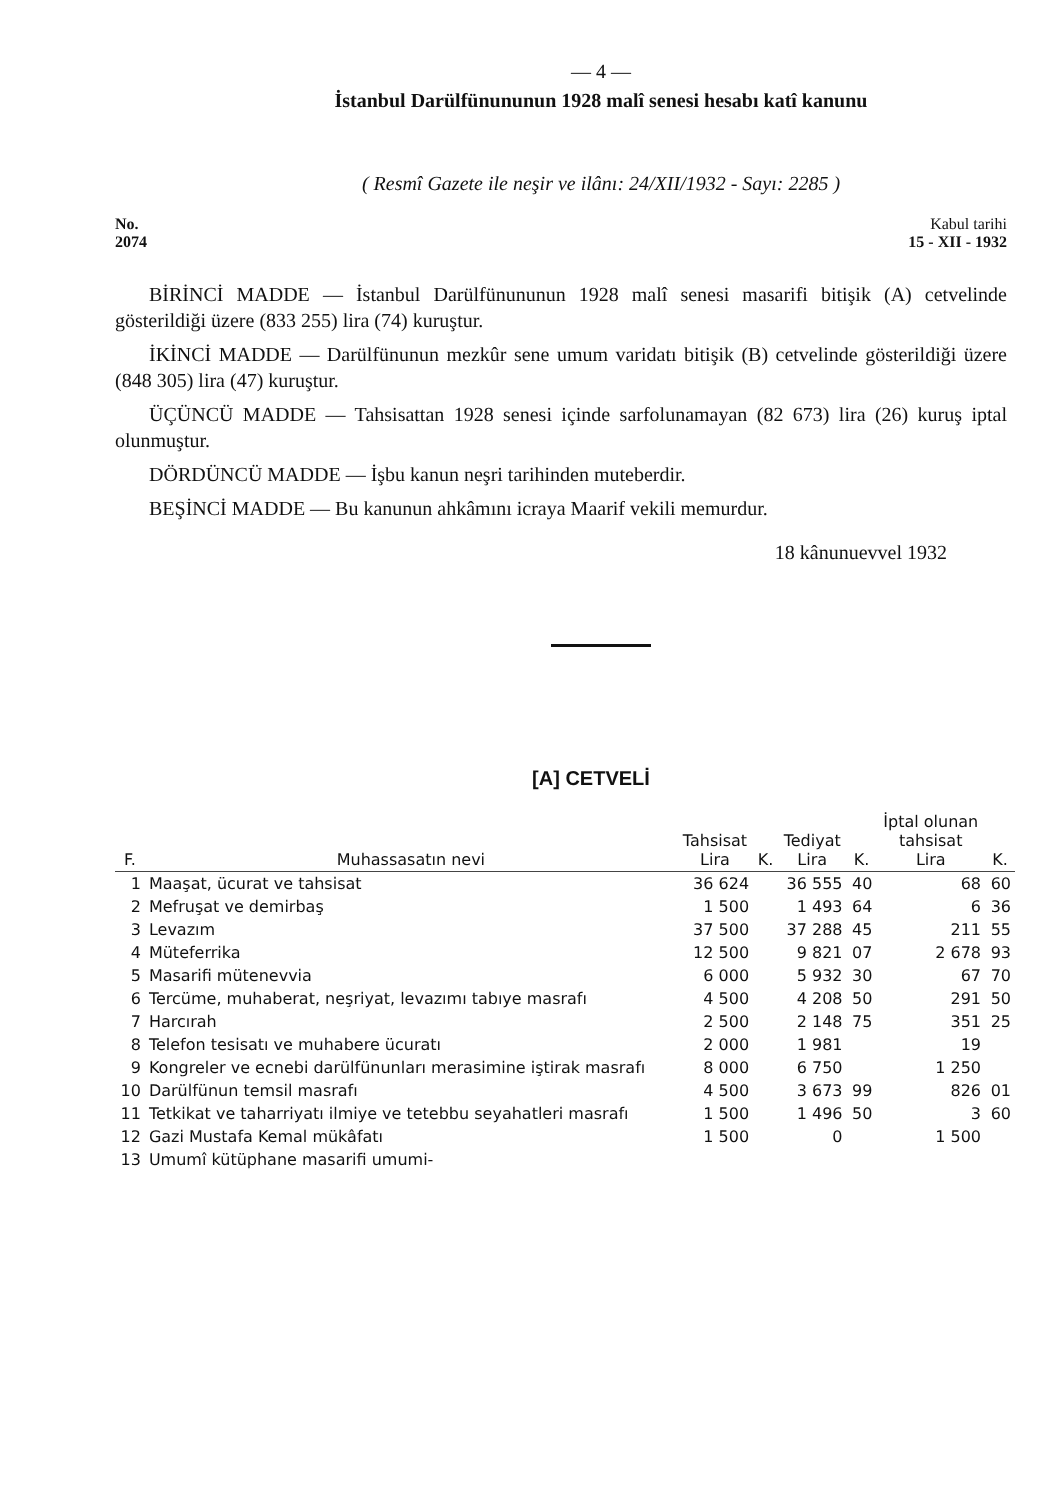— 4 —
İstanbul Darülfünununun 1928 malî senesi hesabı katî kanunu
( Resmî Gazete ile neşir ve ilânı: 24/XII/1932 - Sayı: 2285 )
No.
2074
Kabul tarihi
15 - XII - 1932
BİRİNCİ MADDE — İstanbul Darülfünununun 1928 malî senesi masarifi bitişik (A) cetvelinde gösterildiği üzere (833 255) lira (74) kuruştur.
İKİNCİ MADDE — Darülfünunun mezkûr sene umum varidatı bitişik (B) cetvelinde gösterildiği üzere (848 305) lira (47) kuruştur.
ÜÇÜNCÜ MADDE — Tahsisattan 1928 senesi içinde sarfolunamayan (82 673) lira (26) kuruş iptal olunmuştur.
DÖRDÜNCÜ MADDE — İşbu kanun neşri tarihinden muteberdir.
BEŞİNCİ MADDE — Bu kanunun ahkâmını icraya Maarif vekili memurdur.
18 kânunuevvel 1932
[A] CETVELİ
| F. | Muhassasatın nevi | Tahsisat Lira | K. | Tediyat Lira | K. | İptal olunan tahsisat Lira | K. |
| --- | --- | --- | --- | --- | --- | --- | --- |
| 1 | Maaşat, ücurat ve tahsisat | 36 624 | | 36 555 | 40 | 68 | 60 |
| 2 | Mefruşat ve demirbaş | 1 500 | | 1 493 | 64 | 6 | 36 |
| 3 | Levazım | 37 500 | | 37 288 | 45 | 211 | 55 |
| 4 | Müteferrika | 12 500 | | 9 821 | 07 | 2 678 | 93 |
| 5 | Masarifi mütenevvia | 6 000 | | 5 932 | 30 | 67 | 70 |
| 6 | Tercüme, muhaberat, neşriyat, levazımı tabıye masrafı | 4 500 | | 4 208 | 50 | 291 | 50 |
| 7 | Harcırah | 2 500 | | 2 148 | 75 | 351 | 25 |
| 8 | Telefon tesisatı ve muhabere ücuratı | 2 000 | | 1 981 | | 19 | |
| 9 | Kongreler ve ecnebi darülfünunları merasimine iştirak masrafı | 8 000 | | 6 750 | | 1 250 | |
| 10 | Darülfünun temsil masrafı | 4 500 | | 3 673 | 99 | 826 | 01 |
| 11 | Tetkikat ve taharriyatı ilmiye ve tetebbu seyahatleri masrafı | 1 500 | | 1 496 | 50 | 3 | 60 |
| 12 | Gazi Mustafa Kemal mükâfatı | 1 500 | | 0 | | 1 500 | |
| 13 | Umumî kütüphane masarifi umumi- | | | | | | |